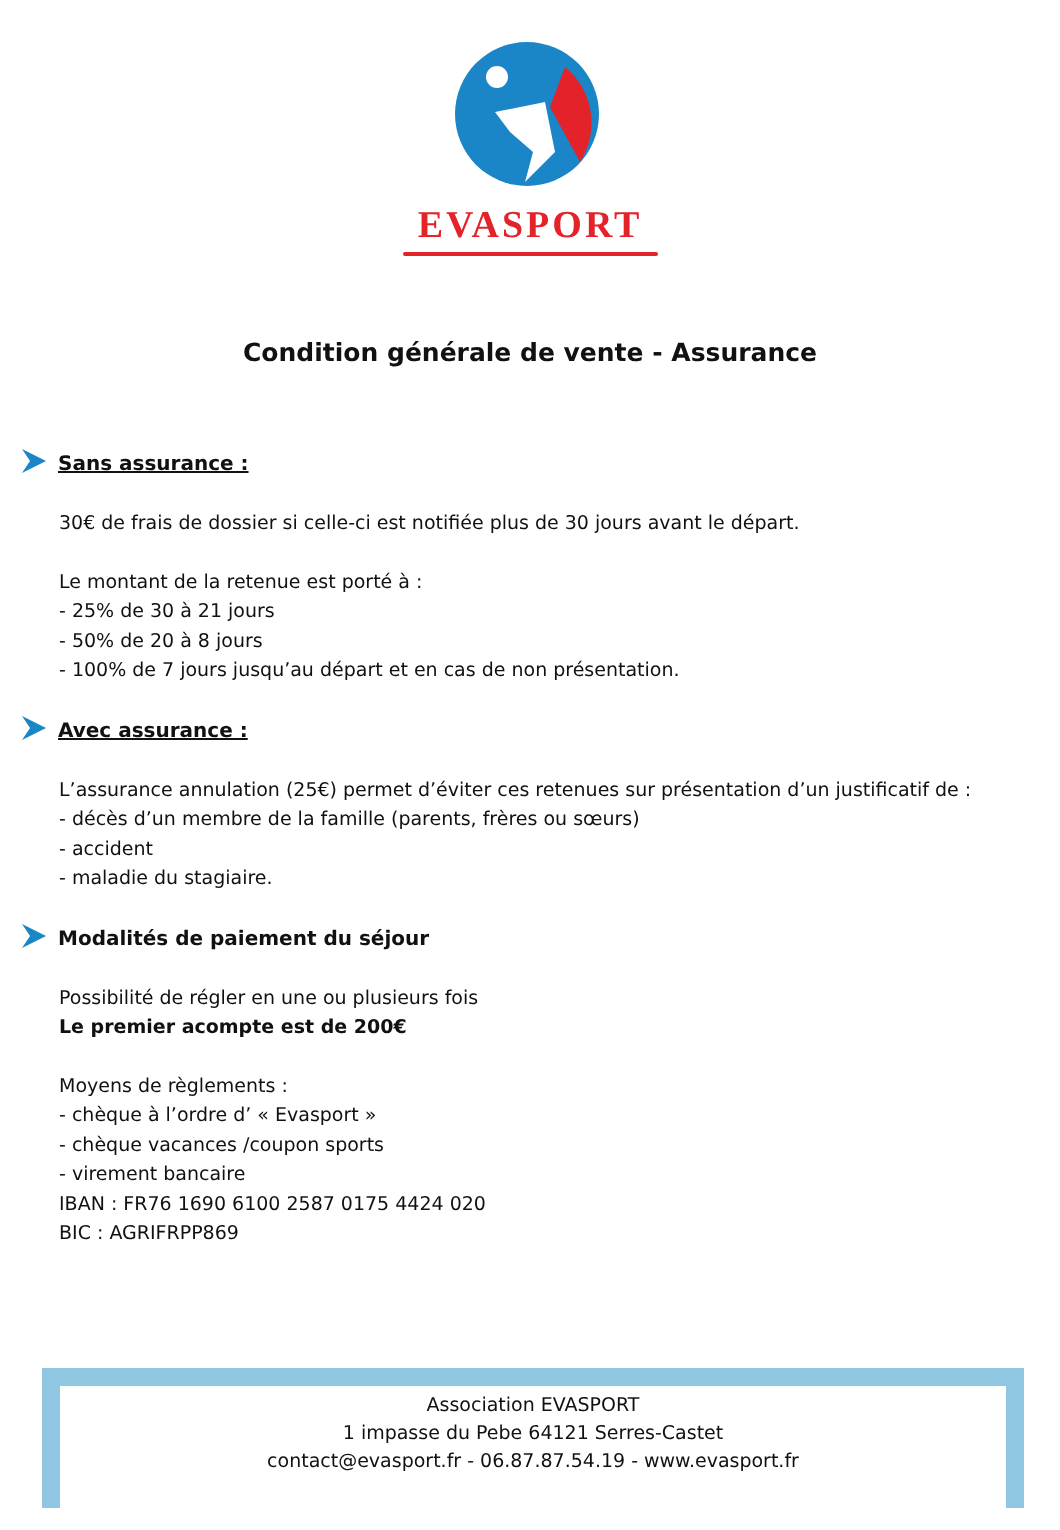EVASPORT
Condition générale de vente - Assurance
Sans assurance :
30€ de frais de dossier si celle-ci est notifiée plus de 30 jours avant le départ.
Le montant de la retenue est porté à :
- 25% de 30 à 21 jours
- 50% de 20 à 8 jours
- 100% de 7 jours jusqu’au départ et en cas de non présentation.
Avec assurance :
L’assurance annulation (25€) permet d’éviter ces retenues sur présentation d’un justificatif de :
- décès d’un membre de la famille (parents, frères ou sœurs)
- accident
- maladie du stagiaire.
Modalités de paiement du séjour
Possibilité de régler en une ou plusieurs fois
Le premier acompte est de 200€
Moyens de règlements :
- chèque à l’ordre d’ « Evasport »
- chèque vacances /coupon sports
- virement bancaire
IBAN : FR76 1690 6100 2587 0175 4424 020
BIC : AGRIFRPP869
Association EVASPORT
1 impasse du Pebe 64121 Serres-Castet
contact@evasport.fr - 06.87.87.54.19 - www.evasport.fr